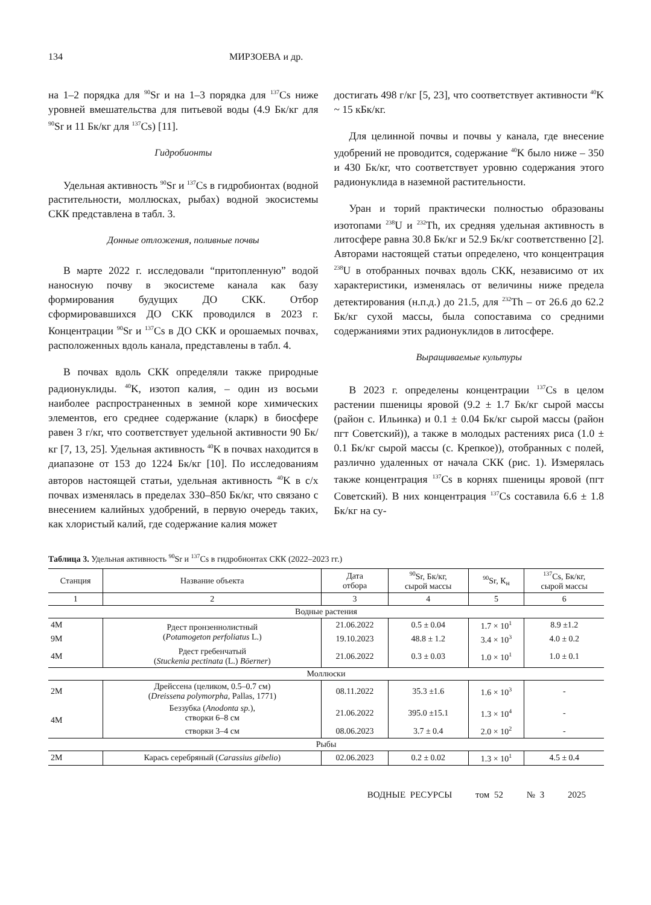134 МИРЗОЕВА и др.
на 1–2 порядка для <sup>90</sup>Sr и на 1–3 порядка для <sup>137</sup>Cs ниже уровней вмешательства для питьевой воды (4.9 Бк/кг для <sup>90</sup>Sr и 11 Бк/кг для <sup>137</sup>Cs) [11].
Гидробионты
Удельная активность <sup>90</sup>Sr и <sup>137</sup>Cs в гидробионтах (водной растительности, моллюсках, рыбах) водной экосистемы СКК представлена в табл. 3.
Донные отложения, поливные почвы
В марте 2022 г. исследовали “притопленную” водой наносную почву в экосистеме канала как базу формирования будущих ДО СКК. Отбор сформировавшихся ДО СКК проводился в 2023 г. Концентрации <sup>90</sup>Sr и <sup>137</sup>Cs в ДО СКК и орошаемых почвах, расположенных вдоль канала, представлены в табл. 4.
В почвах вдоль СКК определяли также природные радионуклиды. <sup>40</sup>K, изотоп калия, – один из восьми наиболее распространенных в земной коре химических элементов, его среднее содержание (кларк) в биосфере равен 3 г/кг, что соответствует удельной активности 90 Бк/кг [7, 13, 25]. Удельная активность <sup>40</sup>K в почвах находится в диапазоне от 153 до 1224 Бк/кг [10]. По исследованиям авторов настоящей статьи, удельная активность <sup>40</sup>K в с/х почвах изменялась в пределах 330–850 Бк/кг, что связано с внесением калийных удобрений, в первую очередь таких, как хлористый калий, где содержание калия может
достигать 498 г/кг [5, 23], что соответствует активности <sup>40</sup>K ~ 15 кБк/кг.
Для целинной почвы и почвы у канала, где внесение удобрений не проводится, содержание <sup>40</sup>K было ниже – 350 и 430 Бк/кг, что соответствует уровню содержания этого радионуклида в наземной растительности.
Уран и торий практически полностью образованы изотопами <sup>238</sup>U и <sup>232</sup>Th, их средняя удельная активность в литосфере равна 30.8 Бк/кг и 52.9 Бк/кг соответственно [2]. Авторами настоящей статьи определено, что концентрация <sup>238</sup>U в отобранных почвах вдоль СКК, независимо от их характеристики, изменялась от величины ниже предела детектирования (н.п.д.) до 21.5, для <sup>232</sup>Th – от 26.6 до 62.2 Бк/кг сухой массы, была сопоставима со средними содержаниями этих радионуклидов в литосфере.
Выращиваемые культуры
В 2023 г. определены концентрации <sup>137</sup>Cs в целом растении пшеницы яровой (9.2 ± 1.7 Бк/кг сырой массы (район с. Ильинка) и 0.1 ± 0.04 Бк/кг сырой массы (район пгт Советский)), а также в молодых растениях риса (1.0 ± 0.1 Бк/кг сырой массы (с. Крепкое)), отобранных с полей, различно удаленных от начала СКК (рис. 1). Измерялась также концентрация <sup>137</sup>Cs в корнях пшеницы яровой (пгт Советский). В них концентрация <sup>137</sup>Cs составила 6.6 ± 1.8 Бк/кг на су-
Таблица 3. Удельная активность <sup>90</sup>Sr и <sup>137</sup>Cs в гидробионтах СКК (2022–2023 гг.)
| Станция | Название объекта | Дата отбора | <sup>90</sup>Sr, Бк/кг, сырой массы | <sup>90</sup>Sr, К<sub>н</sub> | <sup>137</sup>Cs, Бк/кг, сырой массы |
| --- | --- | --- | --- | --- | --- |
| 1 | 2 | 3 | 4 | 5 | 6 |
| Водные растения | | | | | |
| 4M | Рдест пронзеннолистный ( Potamogeton perfoliatus L.) | 21.06.2022 | 0.5 ± 0.04 | 1.7 × 10<sup>1</sup> | 8.9 ±1.2 |
| 9M | | 19.10.2023 | 48.8 ± 1.2 | 3.4 × 10<sup>3</sup> | 4.0 ± 0.2 |
| 4M | Рдест гребенчатый ( Stuckenia pectinata (L.) Böerner ) | 21.06.2022 | 0.3 ± 0.03 | 1.0 × 10<sup>1</sup> | 1.0 ± 0.1 |
| Моллюски | | | | | |
| 2M | Дрейссена (целиком, 0.5–0.7 см) ( Dreissena polymorpha, Pallas, 1771) | 08.11.2022 | 35.3 ±1.6 | 1.6 × 10<sup>3</sup> | - |
| 4M | Беззубка ( Anodonta sp. ), створки 6–8 см | 21.06.2022 | 395.0 ±15.1 | 1.3 × 10<sup>4</sup> | - |
| | створки 3–4 см | 08.06.2023 | 3.7 ± 0.4 | 2.0 × 10<sup>2</sup> | - |
| Рыбы | | | | | |
| 2M | Карась серебряный ( Carassius gibelio ) | 02.06.2023 | 0.2 ± 0.02 | 1.3 × 10<sup>1</sup> | 4.5 ± 0.4 |
ВОДНЫЕ РЕСУРСЫ том 52 № 3 2025